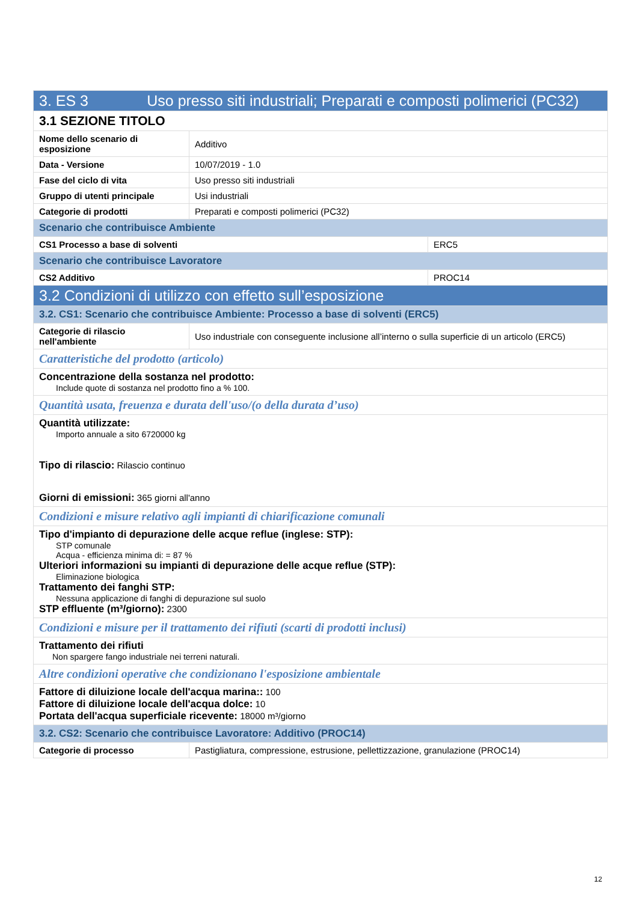| 3. ES 3 Uso presso siti industriali; Preparati e composti polimerici (PC32) | | |
| --- | --- | --- |
| 3.1 SEZIONE TITOLO | | |
| Nome dello scenario di esposizione | Additivo | |
| Data - Versione | 10/07/2019 - 1.0 | |
| Fase del ciclo di vita | Uso presso siti industriali | |
| Gruppo di utenti principale | Usi industriali | |
| Categorie di prodotti | Preparati e composti polimerici (PC32) | |
| Scenario che contribuisce Ambiente | | |
| CS1 Processo a base di solventi | | ERC5 |
| Scenario che contribuisce Lavoratore | | |
| CS2 Additivo | | PROC14 |
| 3.2 Condizioni di utilizzo con effetto sull’esposizione | | |
| 3.2. CS1: Scenario che contribuisce Ambiente: Processo a base di solventi (ERC5) | | |
| Categorie di rilascio nell'ambiente | Uso industriale con conseguente inclusione all’interno o sulla superficie di un articolo (ERC5) | |
| Caratteristiche del prodotto (articolo) | | |
| Concentrazione della sostanza nel prodotto: Include quote di sostanza nel prodotto fino a % 100. | | |
| Quantità usata, freuenza e durata dell'uso/(o della durata d’uso) | | |
| Quantità utilizzate: Importo annuale a sito 6720000 kg Tipo di rilascio: Rilascio continuo Giorni di emissioni: 365 giorni all'anno | | |
| Condizioni e misure relativo agli impianti di chiarificazione comunali | | |
| Tipo d'impianto di depurazione delle acque reflue (inglese: STP): STP comunale Acqua - efficienza minima di: = 87 % Ulteriori informazioni su impianti di depurazione delle acque reflue (STP): Eliminazione biologica Trattamento dei fanghi STP: Nessuna applicazione di fanghi di depurazione sul suolo STP effluente (m³/giorno): 2300 | | |
| Condizioni e misure per il trattamento dei rifiuti (scarti di prodotti inclusi) | | |
| Trattamento dei rifiuti Non spargere fango industriale nei terreni naturali. | | |
| Altre condizioni operative che condizionano l'esposizione ambientale | | |
| Fattore di diluizione locale dell'acqua marina:: 100 Fattore di diluizione locale dell'acqua dolce: 10 Portata dell'acqua superficiale ricevente: 18000 m³/giorno | | |
| 3.2. CS2: Scenario che contribuisce Lavoratore: Additivo (PROC14) | | |
| Categorie di processo | Pastigliatura, compressione, estrusione, pellettizzazione, granulazione (PROC14) | |
12